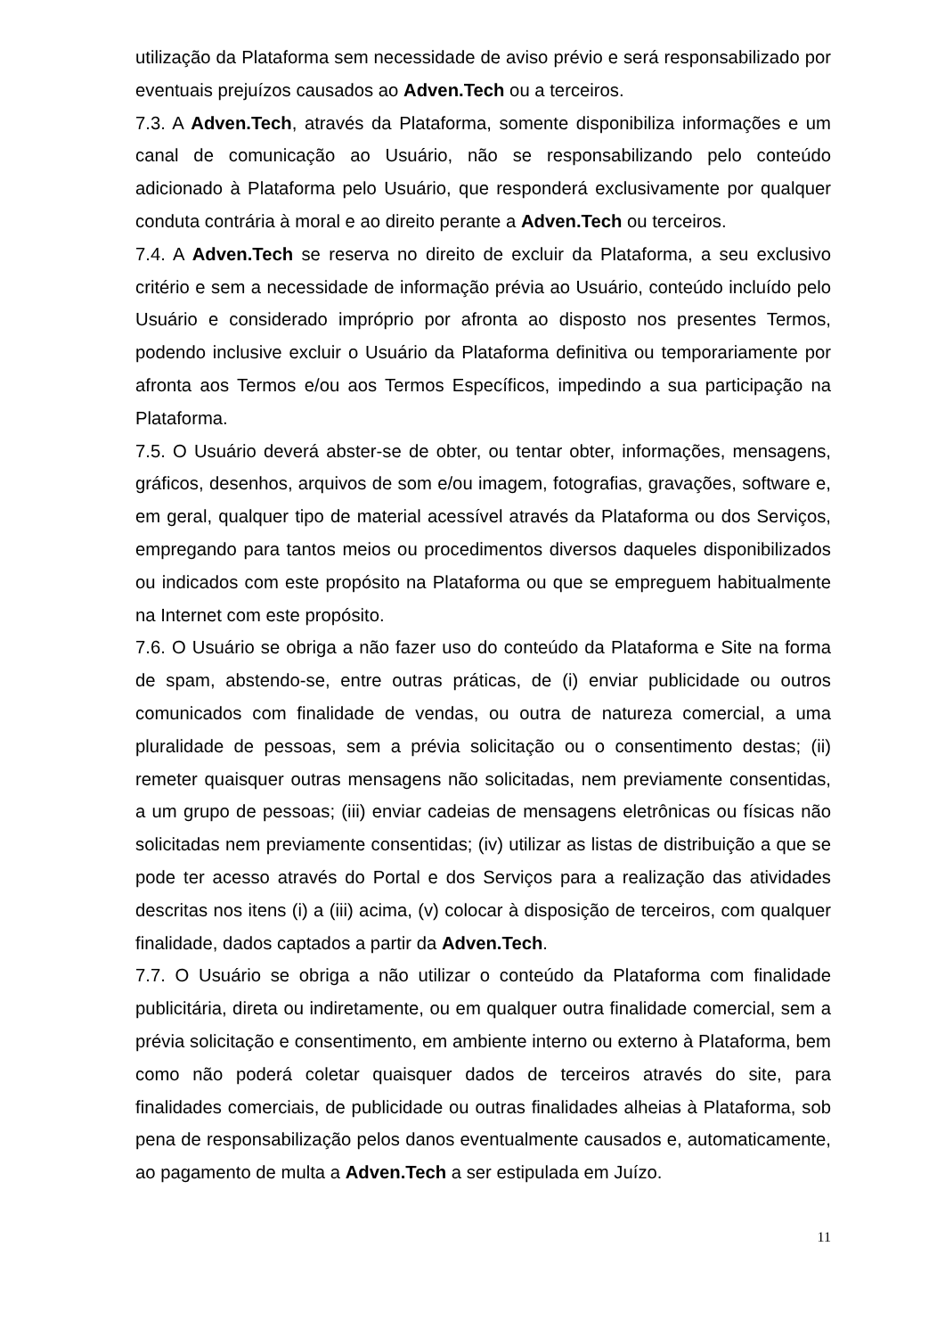utilização da Plataforma sem necessidade de aviso prévio e será responsabilizado por eventuais prejuízos causados ao Adven.Tech ou a terceiros.
7.3. A Adven.Tech, através da Plataforma, somente disponibiliza informações e um canal de comunicação ao Usuário, não se responsabilizando pelo conteúdo adicionado à Plataforma pelo Usuário, que responderá exclusivamente por qualquer conduta contrária à moral e ao direito perante a Adven.Tech ou terceiros.
7.4. A Adven.Tech se reserva no direito de excluir da Plataforma, a seu exclusivo critério e sem a necessidade de informação prévia ao Usuário, conteúdo incluído pelo Usuário e considerado impróprio por afronta ao disposto nos presentes Termos, podendo inclusive excluir o Usuário da Plataforma definitiva ou temporariamente por afronta aos Termos e/ou aos Termos Específicos, impedindo a sua participação na Plataforma.
7.5. O Usuário deverá abster-se de obter, ou tentar obter, informações, mensagens, gráficos, desenhos, arquivos de som e/ou imagem, fotografias, gravações, software e, em geral, qualquer tipo de material acessível através da Plataforma ou dos Serviços, empregando para tantos meios ou procedimentos diversos daqueles disponibilizados ou indicados com este propósito na Plataforma ou que se empreguem habitualmente na Internet com este propósito.
7.6. O Usuário se obriga a não fazer uso do conteúdo da Plataforma e Site na forma de spam, abstendo-se, entre outras práticas, de (i) enviar publicidade ou outros comunicados com finalidade de vendas, ou outra de natureza comercial, a uma pluralidade de pessoas, sem a prévia solicitação ou o consentimento destas; (ii) remeter quaisquer outras mensagens não solicitadas, nem previamente consentidas, a um grupo de pessoas; (iii) enviar cadeias de mensagens eletrônicas ou físicas não solicitadas nem previamente consentidas; (iv) utilizar as listas de distribuição a que se pode ter acesso através do Portal e dos Serviços para a realização das atividades descritas nos itens (i) a (iii) acima, (v) colocar à disposição de terceiros, com qualquer finalidade, dados captados a partir da Adven.Tech.
7.7. O Usuário se obriga a não utilizar o conteúdo da Plataforma com finalidade publicitária, direta ou indiretamente, ou em qualquer outra finalidade comercial, sem a prévia solicitação e consentimento, em ambiente interno ou externo à Plataforma, bem como não poderá coletar quaisquer dados de terceiros através do site, para finalidades comerciais, de publicidade ou outras finalidades alheias à Plataforma, sob pena de responsabilização pelos danos eventualmente causados e, automaticamente, ao pagamento de multa a Adven.Tech a ser estipulada em Juízo.
11